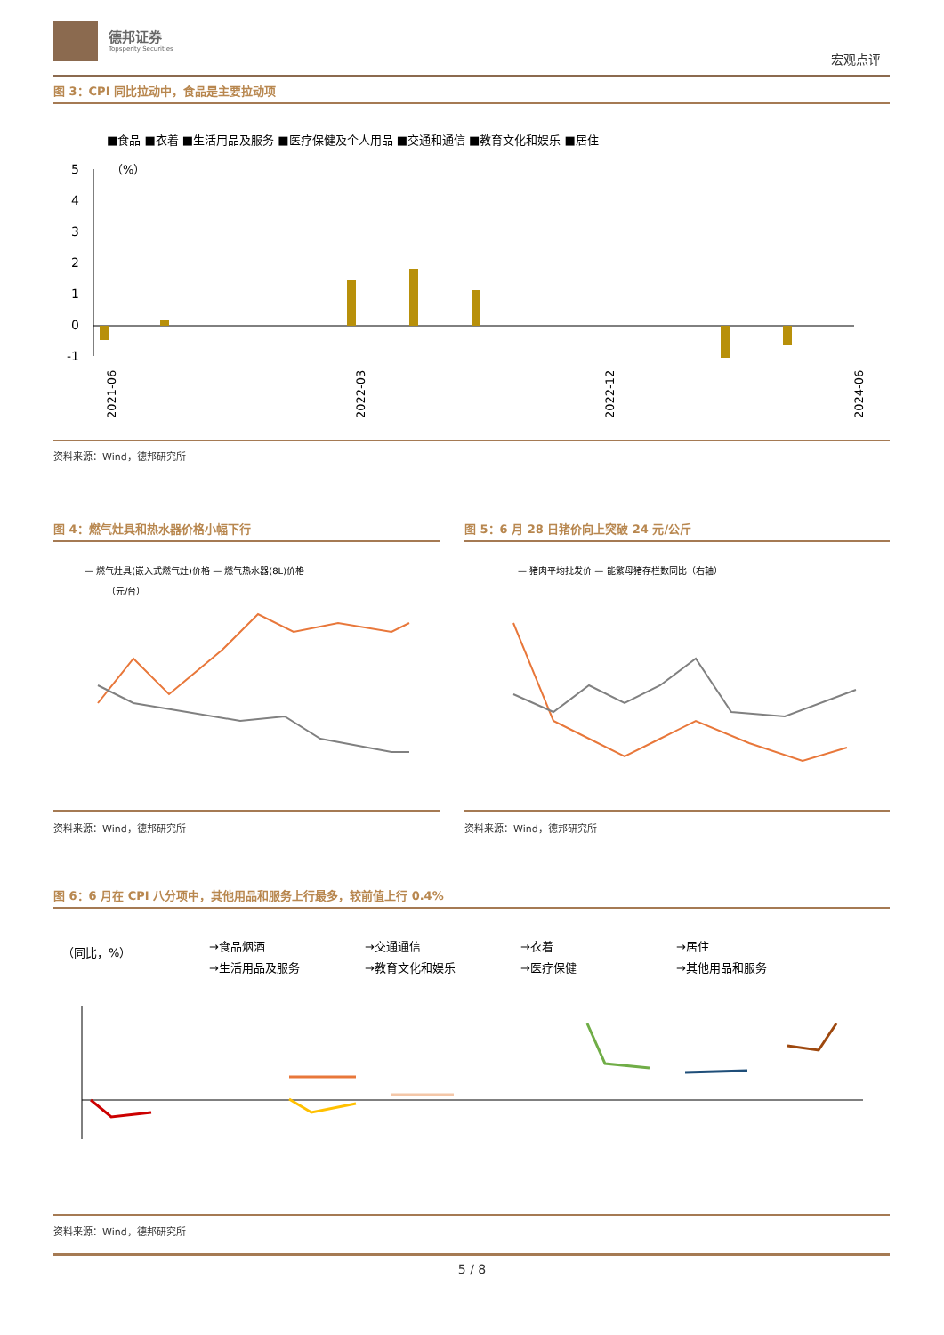德邦证券
Topsperity Securities
宏观点评
图 3：CPI 同比拉动中，食品是主要拉动项
■食品 ■衣着 ■生活用品及服务 ■医疗保健及个人用品 ■交通和通信 ■教育文化和娱乐 ■居住
5
4
3
2
1
0
-1
（%）
2021-06
2022-03
2022-12
2024-06
资料来源：Wind，德邦研究所
图 4：燃气灶具和热水器价格小幅下行 图 5：6 月 28 日猪价向上突破 24 元/公斤
— 燃气灶具(嵌入式燃气灶)价格 — 燃气热水器(8L)价格
（元/台）
— 猪肉平均批发价 — 能繁母猪存栏数同比（右轴）
资料来源：Wind，德邦研究所 资料来源：Wind，德邦研究所
图 6：6 月在 CPI 八分项中，其他用品和服务上行最多，较前值上行 0.4%
（同比，%）
→食品烟酒
→交通通信
→衣着
→居住
→生活用品及服务
→教育文化和娱乐
→医疗保健
→其他用品和服务
资料来源：Wind，德邦研究所
5 / 8